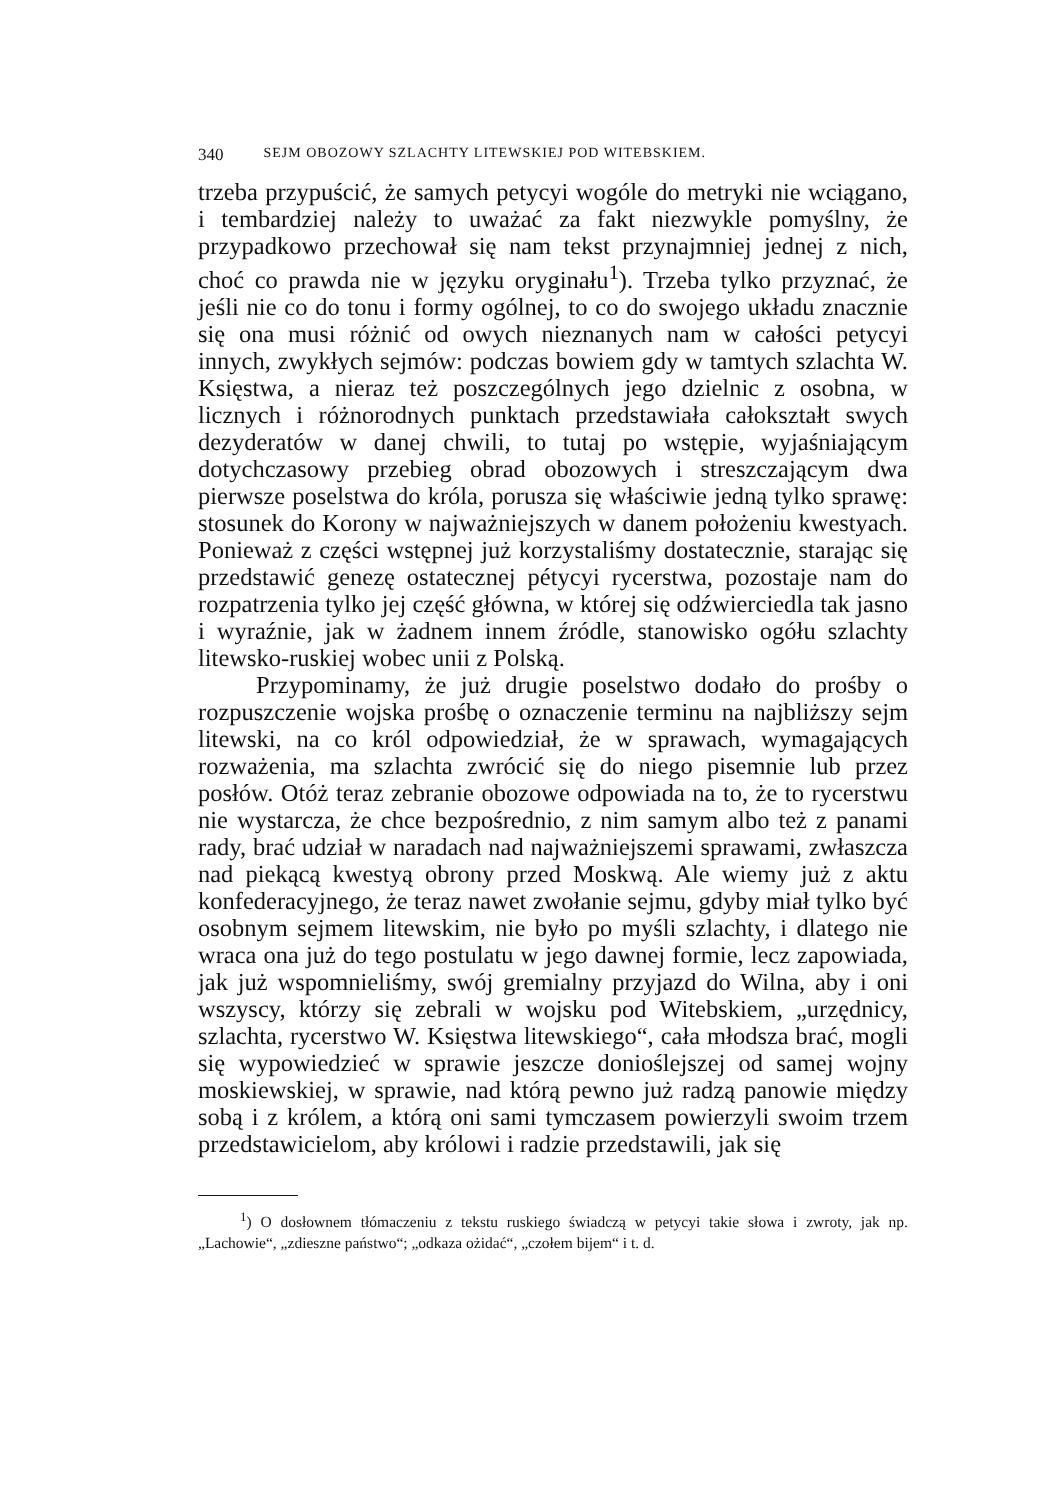340 SEJM OBOZOWY SZLACHTY LITEWSKIEJ POD WITEBSKIEM.
trzeba przypuścić, że samych petycyi wogóle do metryki nie wciągano, i tembardziej należy to uważać za fakt niezwykle pomyślny, że przypadkowo przechował się nam tekst przynajmniej jednej z nich, choć co prawda nie w języku oryginału<sup>1</sup>). Trzeba tylko przyznać, że jeśli nie co do tonu i formy ogólnej, to co do swojego układu znacznie się ona musi różnić od owych nieznanych nam w całości petycyi innych, zwykłych sejmów: podczas bowiem gdy w tamtych szlachta W. Księstwa, a nieraz też poszczególnych jego dzielnic z osobna, w licznych i różnorodnych punktach przedstawiała całokształt swych dezyderatów w danej chwili, to tutaj po wstępie, wyjaśniającym dotychczasowy przebieg obrad obozowych i streszczającym dwa pierwsze poselstwa do króla, porusza się właściwie jedną tylko sprawę: stosunek do Korony w najważniejszych w danem położeniu kwestyach. Ponieważ z części wstępnej już korzystaliśmy dostatecznie, starając się przedstawić genezę ostatecznej pétycyi rycerstwa, pozostaje nam do rozpatrzenia tylko jej część główna, w której się odźwierciedla tak jasno i wyraźnie, jak w żadnem innem źródle, stanowisko ogółu szlachty litewsko-ruskiej wobec unii z Polską.
Przypominamy, że już drugie poselstwo dodało do prośby o rozpuszczenie wojska prośbę o oznaczenie terminu na najbliższy sejm litewski, na co król odpowiedział, że w sprawach, wymagających rozważenia, ma szlachta zwrócić się do niego pisemnie lub przez posłów. Otóż teraz zebranie obozowe odpowiada na to, że to rycerstwu nie wystarcza, że chce bezpośrednio, z nim samym albo też z panami rady, brać udział w naradach nad najważniejszemi sprawami, zwłaszcza nad piekącą kwestyą obrony przed Moskwą. Ale wiemy już z aktu konfederacyjnego, że teraz nawet zwołanie sejmu, gdyby miał tylko być osobnym sejmem litewskim, nie było po myśli szlachty, i dlatego nie wraca ona już do tego postulatu w jego dawnej formie, lecz zapowiada, jak już wspomnieliśmy, swój gremialny przyjazd do Wilna, aby i oni wszyscy, którzy się zebrali w wojsku pod Witebskiem, „urzędnicy, szlachta, rycerstwo W. Księstwa litewskiego“, cała młodsza brać, mogli się wypowiedzieć w sprawie jeszcze donioślejszej od samej wojny moskiewskiej, w sprawie, nad którą pewno już radzą panowie między sobą i z królem, a którą oni sami tymczasem powierzyli swoim trzem przedstawicielom, aby królowi i radzie przedstawili, jak się
<sup>1</sup>) O dosłownem tłómaczeniu z tekstu ruskiego świadczą w petycyi takie słowa i zwroty, jak np. „Lachowie“, „zdieszne państwo“; „odkaza ożidać“, „czołem bijem“ i t. d.